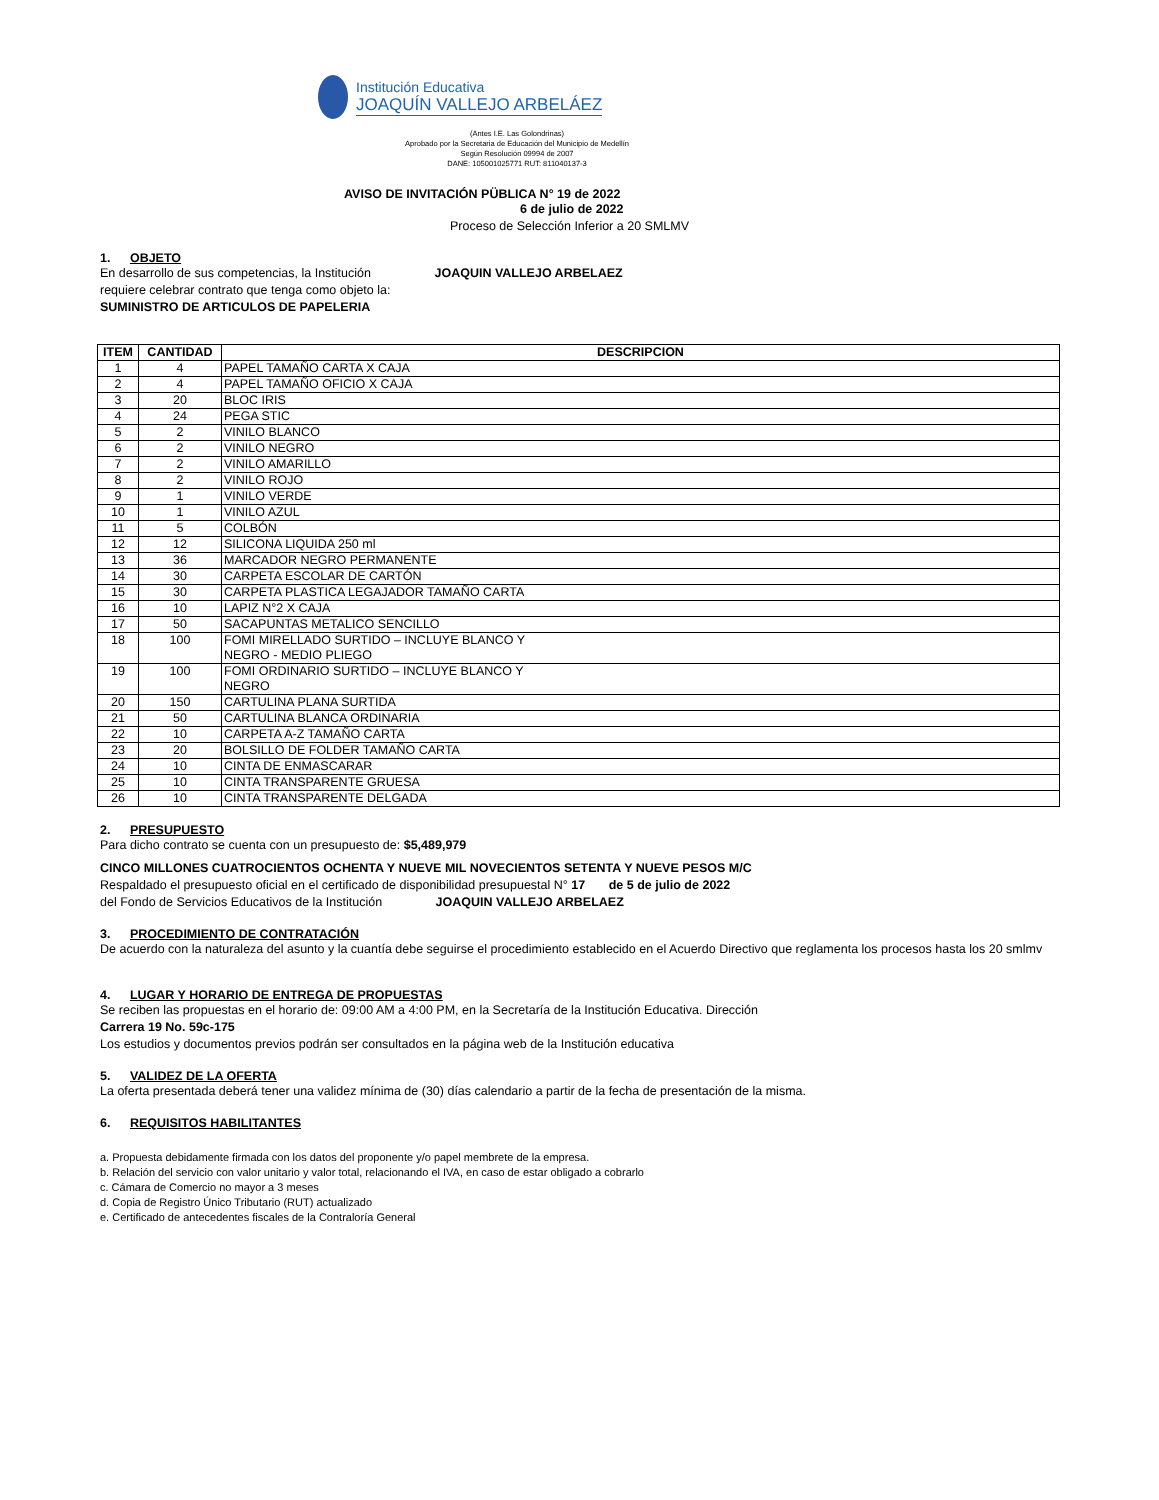Institución Educativa
JOAQUÍN VALLEJO ARBELÁEZ
(Antes I.E. Las Golondrinas)
Aprobado por la Secretaria de Educación del Municipio de Medellín
Según Resolución 09994 de 2007
DANE: 105001025771 RUT: 811040137-3
AVISO DE INVITACIÓN PÜBLICA N° 19 de 2022
6 de julio de 2022
Proceso de Selección Inferior a 20 SMLMV
1. OBJETO
En desarrollo de sus competencias, la Institución JOAQUIN VALLEJO ARBELAEZ
requiere celebrar contrato que tenga como objeto la:
SUMINISTRO DE ARTICULOS DE PAPELERIA
| ITEM | CANTIDAD | DESCRIPCION |
| --- | --- | --- |
| 1 | 4 | PAPEL TAMAÑO CARTA X CAJA |
| 2 | 4 | PAPEL TAMAÑO OFICIO X CAJA |
| 3 | 20 | BLOC IRIS |
| 4 | 24 | PEGA STIC |
| 5 | 2 | VINILO BLANCO |
| 6 | 2 | VINILO NEGRO |
| 7 | 2 | VINILO AMARILLO |
| 8 | 2 | VINILO ROJO |
| 9 | 1 | VINILO VERDE |
| 10 | 1 | VINILO AZUL |
| 11 | 5 | COLBÓN |
| 12 | 12 | SILICONA LIQUIDA 250 ml |
| 13 | 36 | MARCADOR NEGRO PERMANENTE |
| 14 | 30 | CARPETA ESCOLAR DE CARTÓN |
| 15 | 30 | CARPETA PLASTICA LEGAJADOR TAMAÑO CARTA |
| 16 | 10 | LAPIZ N°2 X CAJA |
| 17 | 50 | SACAPUNTAS METALICO SENCILLO |
| 18 | 100 | FOMI MIRELLADO SURTIDO – INCLUYE BLANCO Y NEGRO - MEDIO PLIEGO |
| 19 | 100 | FOMI ORDINARIO SURTIDO – INCLUYE BLANCO Y NEGRO |
| 20 | 150 | CARTULINA PLANA SURTIDA |
| 21 | 50 | CARTULINA BLANCA ORDINARIA |
| 22 | 10 | CARPETA A-Z TAMAÑO CARTA |
| 23 | 20 | BOLSILLO DE FOLDER TAMAÑO CARTA |
| 24 | 10 | CINTA DE ENMASCARAR |
| 25 | 10 | CINTA TRANSPARENTE GRUESA |
| 26 | 10 | CINTA TRANSPARENTE DELGADA |
2. PRESUPUESTO
Para dicho contrato se cuenta con un presupuesto de: $5,489,979
CINCO MILLONES CUATROCIENTOS OCHENTA Y NUEVE MIL NOVECIENTOS SETENTA Y NUEVE PESOS M/C
Respaldado el presupuesto oficial en el certificado de disponibilidad presupuestal N° 17 de 5 de julio de 2022
del Fondo de Servicios Educativos de la Institución JOAQUIN VALLEJO ARBELAEZ
3. PROCEDIMIENTO DE CONTRATACIÓN
De acuerdo con la naturaleza del asunto y la cuantía debe seguirse el procedimiento establecido en el Acuerdo Directivo que reglamenta los procesos hasta los 20 smlmv
4. LUGAR Y HORARIO DE ENTREGA DE PROPUESTAS
Se reciben las propuestas en el horario de: 09:00 AM a 4:00 PM, en la Secretaría de la Institución Educativa. Dirección
Carrera 19 No. 59c-175
Los estudios y documentos previos podrán ser consultados en la página web de la Institución educativa
5. VALIDEZ DE LA OFERTA
La oferta presentada deberá tener una validez mínima de (30) días calendario a partir de la fecha de presentación de la misma.
6. REQUISITOS HABILITANTES
a. Propuesta debidamente firmada con los datos del proponente y/o papel membrete de la empresa.
b. Relación del servicio con valor unitario y valor total, relacionando el IVA, en caso de estar obligado a cobrarlo
c. Cámara de Comercio no mayor a 3 meses
d. Copia de Registro Único Tributario (RUT) actualizado
e. Certificado de antecedentes fiscales de la Contraloría General